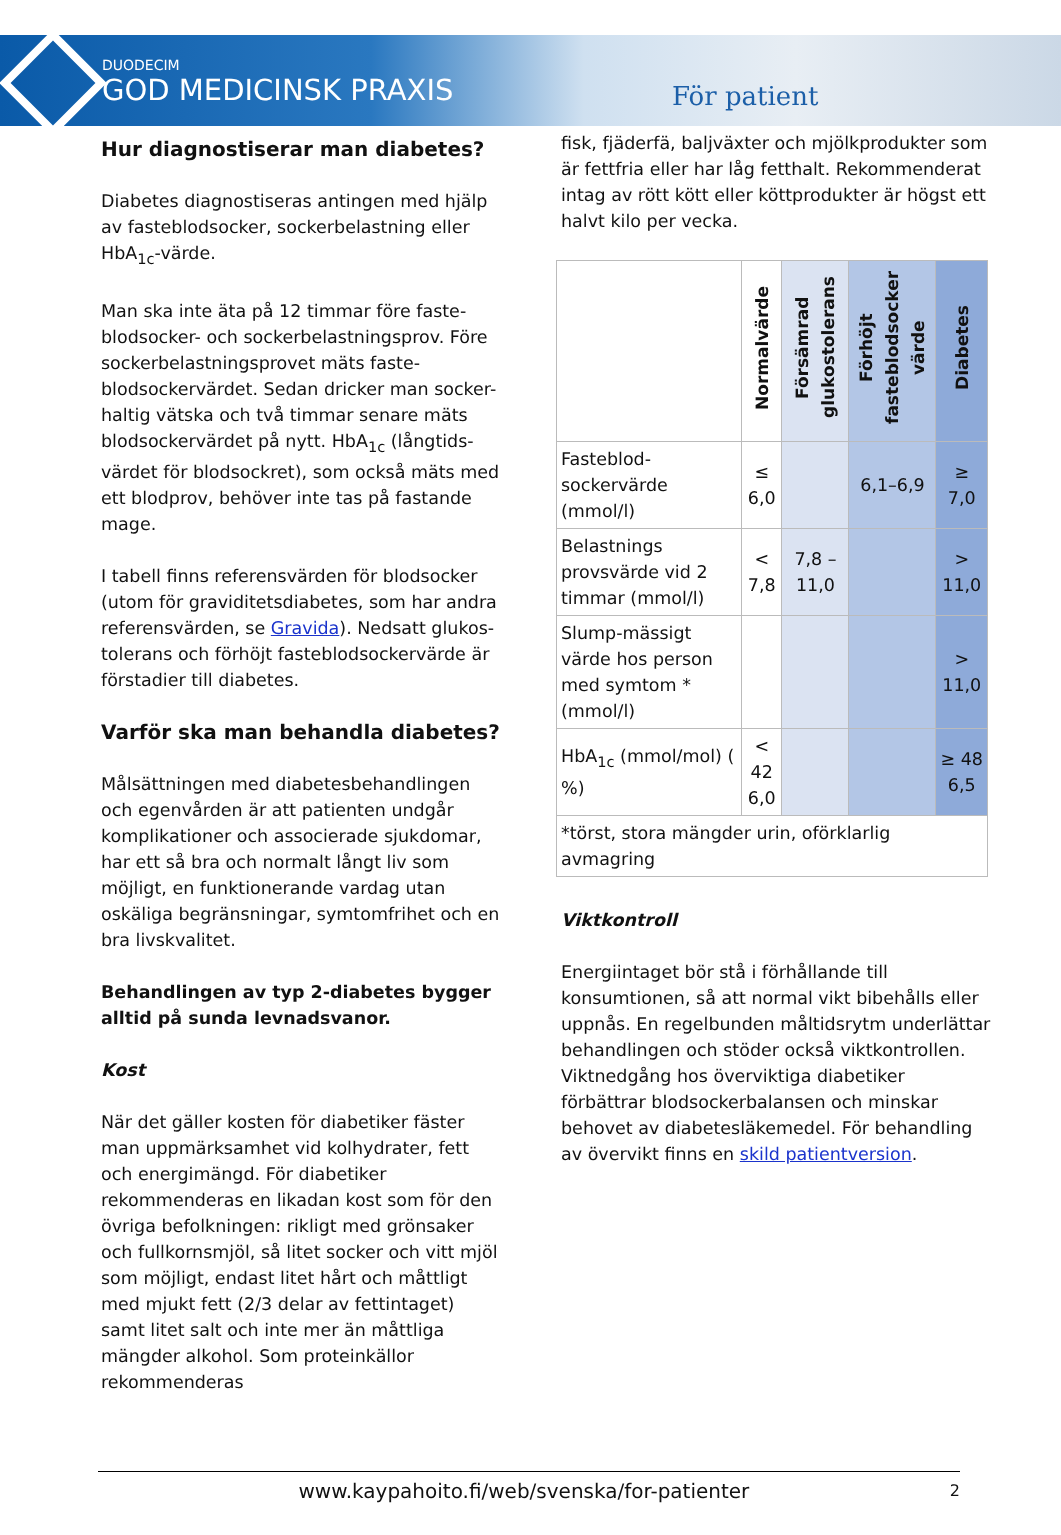DUODECIM
GOD MEDICINSK PRAXIS
För patient
Hur diagnostiserar man diabetes?
Diabetes diagnostiseras antingen med hjälp av fasteblodsocker, sockerbelastning eller HbA<sub>1c</sub>-värde.
Man ska inte äta på 12 timmar före faste-blodsocker- och sockerbelastningsprov. Före sockerbelastningsprovet mäts faste-blodsockervärdet. Sedan dricker man socker-haltig vätska och två timmar senare mäts blodsockervärdet på nytt. HbA<sub>1c</sub> (långtids-värdet för blodsockret), som också mäts med ett blodprov, behöver inte tas på fastande mage.
I tabell finns referensvärden för blodsocker (utom för graviditetsdiabetes, som har andra referensvärden, se Gravida). Nedsatt glukos-tolerans och förhöjt fasteblodsockervärde är förstadier till diabetes.
Varför ska man behandla diabetes?
Målsättningen med diabetesbehandlingen och egenvården är att patienten undgår komplikationer och associerade sjukdomar, har ett så bra och normalt långt liv som möjligt, en funktionerande vardag utan oskäliga begränsningar, symtomfrihet och en bra livskvalitet.
Behandlingen av typ 2-diabetes bygger alltid på sunda levnadsvanor.
Kost
När det gäller kosten för diabetiker fäster man uppmärksamhet vid kolhydrater, fett och energimängd. För diabetiker rekommenderas en likadan kost som för den övriga befolkningen: rikligt med grönsaker och fullkornsmjöl, så litet socker och vitt mjöl som möjligt, endast litet hårt och måttligt med mjukt fett (2/3 delar av fettintaget) samt litet salt och inte mer än måttliga mängder alkohol. Som proteinkällor rekommenderas
fisk, fjäderfä, baljväxter och mjölkprodukter som är fettfria eller har låg fetthalt. Rekommenderat intag av rött kött eller köttprodukter är högst ett halvt kilo per vecka.
| | Normalvärde | Försämrad glukostolerans | Förhöjt fasteblodsocker värde | Diabetes |
| --- | --- | --- | --- | --- |
| Fasteblod-sockervärde (mmol/l) | ≤ 6,0 | | 6,1–6,9 | ≥ 7,0 |
| Belastnings provsvärde vid 2 timmar (mmol/l) | < 7,8 | 7,8 – 11,0 | | > 11,0 |
| Slump-mässigt värde hos person med symtom * (mmol/l) | | | | > 11,0 |
| HbA<sub>1c</sub> (mmol/mol) ( %) | < 42 6,0 | | | ≥ 48 6,5 |
| *törst, stora mängder urin, oförklarlig avmagring | | | | |
Viktkontroll
Energiintaget bör stå i förhållande till konsumtionen, så att normal vikt bibehålls eller uppnås. En regelbunden måltidsrytm underlättar behandlingen och stöder också viktkontrollen. Viktnedgång hos överviktiga diabetiker förbättrar blodsockerbalansen och minskar behovet av diabetesläkemedel. För behandling av övervikt finns en skild patientversion.
www.kaypahoito.fi/web/svenska/for-patienter 2